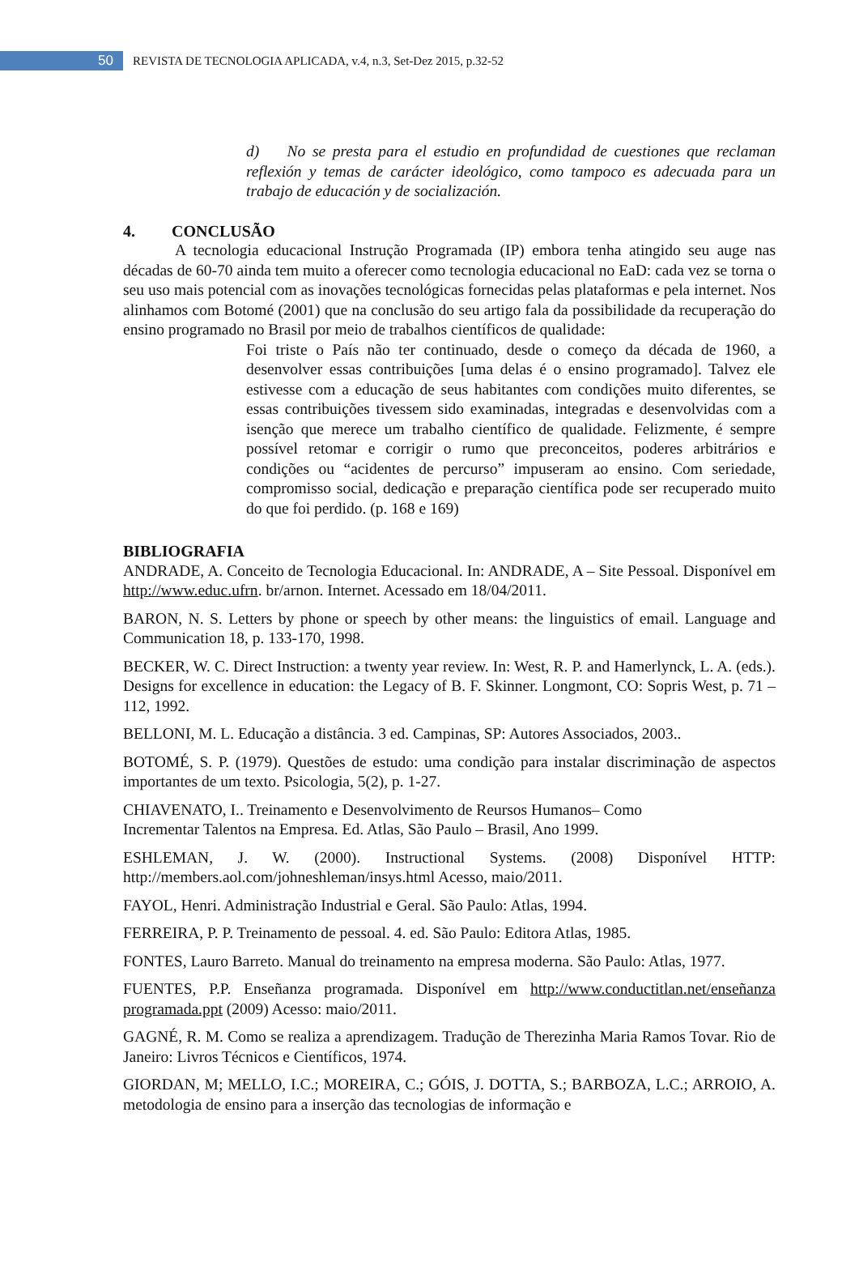50
REVISTA DE TECNOLOGIA APLICADA, v.4, n.3, Set-Dez 2015, p.32-52
d) No se presta para el estudio en profundidad de cuestiones que reclaman reflexión y temas de carácter ideológico, como tampoco es adecuada para un trabajo de educación y de socialización.
4. CONCLUSÃO
A tecnologia educacional Instrução Programada (IP) embora tenha atingido seu auge nas décadas de 60-70 ainda tem muito a oferecer como tecnologia educacional no EaD: cada vez se torna o seu uso mais potencial com as inovações tecnológicas fornecidas pelas plataformas e pela internet. Nos alinhamos com Botomé (2001) que na conclusão do seu artigo fala da possibilidade da recuperação do ensino programado no Brasil por meio de trabalhos científicos de qualidade:
Foi triste o País não ter continuado, desde o começo da década de 1960, a desenvolver essas contribuições [uma delas é o ensino programado]. Talvez ele estivesse com a educação de seus habitantes com condições muito diferentes, se essas contribuições tivessem sido examinadas, integradas e desenvolvidas com a isenção que merece um trabalho científico de qualidade. Felizmente, é sempre possível retomar e corrigir o rumo que preconceitos, poderes arbitrários e condições ou “acidentes de percurso” impuseram ao ensino. Com seriedade, compromisso social, dedicação e preparação científica pode ser recuperado muito do que foi perdido. (p. 168 e 169)
BIBLIOGRAFIA
ANDRADE, A. Conceito de Tecnologia Educacional. In: ANDRADE, A – Site Pessoal. Disponível em http://www.educ.ufrn. br/arnon. Internet. Acessado em 18/04/2011.
BARON, N. S. Letters by phone or speech by other means: the linguistics of email. Language and Communication 18, p. 133-170, 1998.
BECKER, W. C. Direct Instruction: a twenty year review. In: West, R. P. and Hamerlynck, L. A. (eds.). Designs for excellence in education: the Legacy of B. F. Skinner. Longmont, CO: Sopris West, p. 71 – 112, 1992.
BELLONI, M. L. Educação a distância. 3 ed. Campinas, SP: Autores Associados, 2003..
BOTOMÉ, S. P. (1979). Questões de estudo: uma condição para instalar discriminação de aspectos importantes de um texto. Psicologia, 5(2), p. 1-27.
CHIAVENATO, I.. Treinamento e Desenvolvimento de Reursos Humanos– Como
Incrementar Talentos na Empresa. Ed. Atlas, São Paulo – Brasil, Ano 1999.
ESHLEMAN, J. W. (2000). Instructional Systems. (2008) Disponível HTTP: http://members.aol.com/johneshleman/insys.html Acesso, maio/2011.
FAYOL, Henri. Administração Industrial e Geral. São Paulo: Atlas, 1994.
FERREIRA, P. P. Treinamento de pessoal. 4. ed. São Paulo: Editora Atlas, 1985.
FONTES, Lauro Barreto. Manual do treinamento na empresa moderna. São Paulo: Atlas, 1977.
FUENTES, P.P. Enseñanza programada. Disponível em http://www.conductitlan.net/enseñanza programada.ppt (2009) Acesso: maio/2011.
GAGNÉ, R. M. Como se realiza a aprendizagem. Tradução de Therezinha Maria Ramos Tovar. Rio de Janeiro: Livros Técnicos e Científicos, 1974.
GIORDAN, M; MELLO, I.C.; MOREIRA, C.; GÓIS, J. DOTTA, S.; BARBOZA, L.C.; ARROIO, A. metodologia de ensino para a inserção das tecnologias de informação e